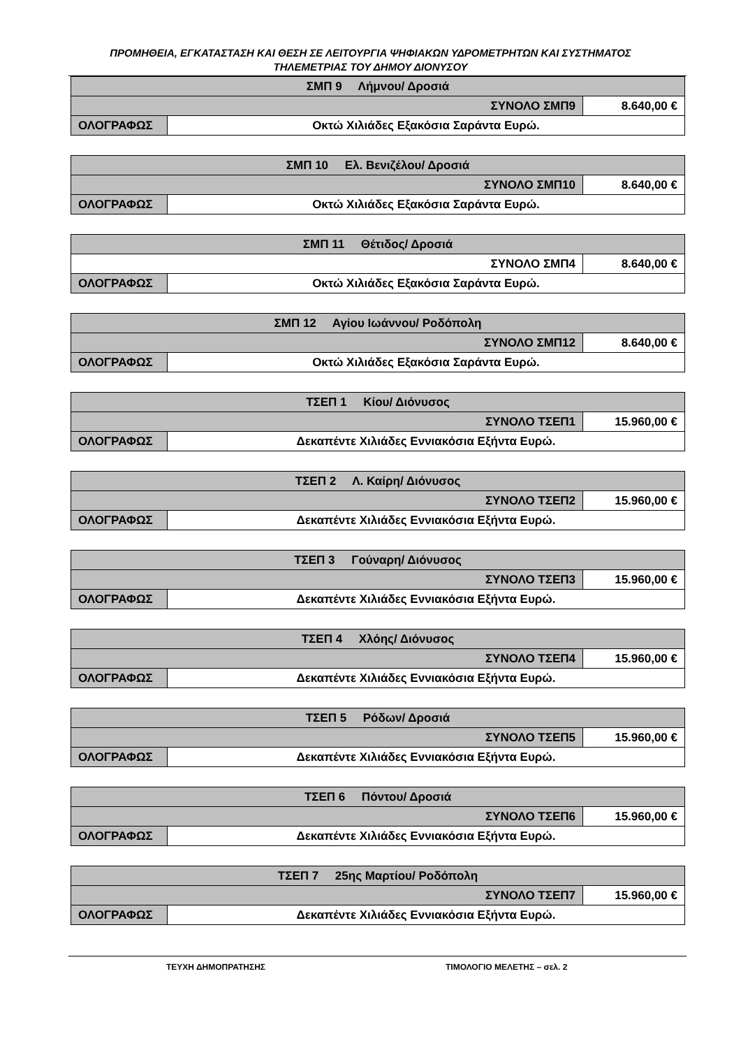ΠΡΟΜΗΘΕΙΑ, ΕΓΚΑΤΑΣΤΑΣΗ ΚΑΙ ΘΕΣΗ ΣΕ ΛΕΙΤΟΥΡΓΙΑ ΨΗΦΙΑΚΩΝ ΥΔΡΟΜΕΤΡΗΤΩΝ ΚΑΙ ΣΥΣΤΗΜΑΤΟΣ
ΤΗΛΕΜΕΤΡΙΑΣ ΤΟΥ ΔΗΜΟΥ ΔΙΟΝΥΣΟΥ
| ΣΜΠ 9 Λήμνου/ Δροσιά | | |
| ΣΥΝΟΛΟ ΣΜΠ9 | | 8.640,00 € |
| ΟΛΟΓΡΑΦΩΣ | Οκτώ Χιλιάδες Εξακόσια Σαράντα Ευρώ. | |
| ΣΜΠ 10 Ελ. Βενιζέλου/ Δροσιά | | |
| ΣΥΝΟΛΟ ΣΜΠ10 | | 8.640,00 € |
| ΟΛΟΓΡΑΦΩΣ | Οκτώ Χιλιάδες Εξακόσια Σαράντα Ευρώ. | |
| ΣΜΠ 11 Θέτιδος/ Δροσιά | | |
| ΣΥΝΟΛΟ ΣΜΠ4 | | 8.640,00 € |
| ΟΛΟΓΡΑΦΩΣ | Οκτώ Χιλιάδες Εξακόσια Σαράντα Ευρώ. | |
| ΣΜΠ 12 Αγίου Ιωάννου/ Ροδόπολη | | |
| ΣΥΝΟΛΟ ΣΜΠ12 | | 8.640,00 € |
| ΟΛΟΓΡΑΦΩΣ | Οκτώ Χιλιάδες Εξακόσια Σαράντα Ευρώ. | |
| ΤΣΕΠ 1 Κίου/ Διόνυσος | | |
| ΣΥΝΟΛΟ ΤΣΕΠ1 | | 15.960,00 € |
| ΟΛΟΓΡΑΦΩΣ | Δεκαπέντε Χιλιάδες Εννιακόσια Εξήντα Ευρώ. | |
| ΤΣΕΠ 2 Λ. Καίρη/ Διόνυσος | | |
| ΣΥΝΟΛΟ ΤΣΕΠ2 | | 15.960,00 € |
| ΟΛΟΓΡΑΦΩΣ | Δεκαπέντε Χιλιάδες Εννιακόσια Εξήντα Ευρώ. | |
| ΤΣΕΠ 3 Γούναρη/ Διόνυσος | | |
| ΣΥΝΟΛΟ ΤΣΕΠ3 | | 15.960,00 € |
| ΟΛΟΓΡΑΦΩΣ | Δεκαπέντε Χιλιάδες Εννιακόσια Εξήντα Ευρώ. | |
| ΤΣΕΠ 4 Χλόης/ Διόνυσος | | |
| ΣΥΝΟΛΟ ΤΣΕΠ4 | | 15.960,00 € |
| ΟΛΟΓΡΑΦΩΣ | Δεκαπέντε Χιλιάδες Εννιακόσια Εξήντα Ευρώ. | |
| ΤΣΕΠ 5 Ρόδων/ Δροσιά | | |
| ΣΥΝΟΛΟ ΤΣΕΠ5 | | 15.960,00 € |
| ΟΛΟΓΡΑΦΩΣ | Δεκαπέντε Χιλιάδες Εννιακόσια Εξήντα Ευρώ. | |
| ΤΣΕΠ 6 Πόντου/ Δροσιά | | |
| ΣΥΝΟΛΟ ΤΣΕΠ6 | | 15.960,00 € |
| ΟΛΟΓΡΑΦΩΣ | Δεκαπέντε Χιλιάδες Εννιακόσια Εξήντα Ευρώ. | |
| ΤΣΕΠ 7 25ης Μαρτίου/ Ροδόπολη | | |
| ΣΥΝΟΛΟ ΤΣΕΠ7 | | 15.960,00 € |
| ΟΛΟΓΡΑΦΩΣ | Δεκαπέντε Χιλιάδες Εννιακόσια Εξήντα Ευρώ. | |
ΤΕΥΧΗ ΔΗΜΟΠΡΑΤΗΣΗΣ ΤΙΜΟΛΟΓΙΟ ΜΕΛΕΤΗΣ – σελ. 2